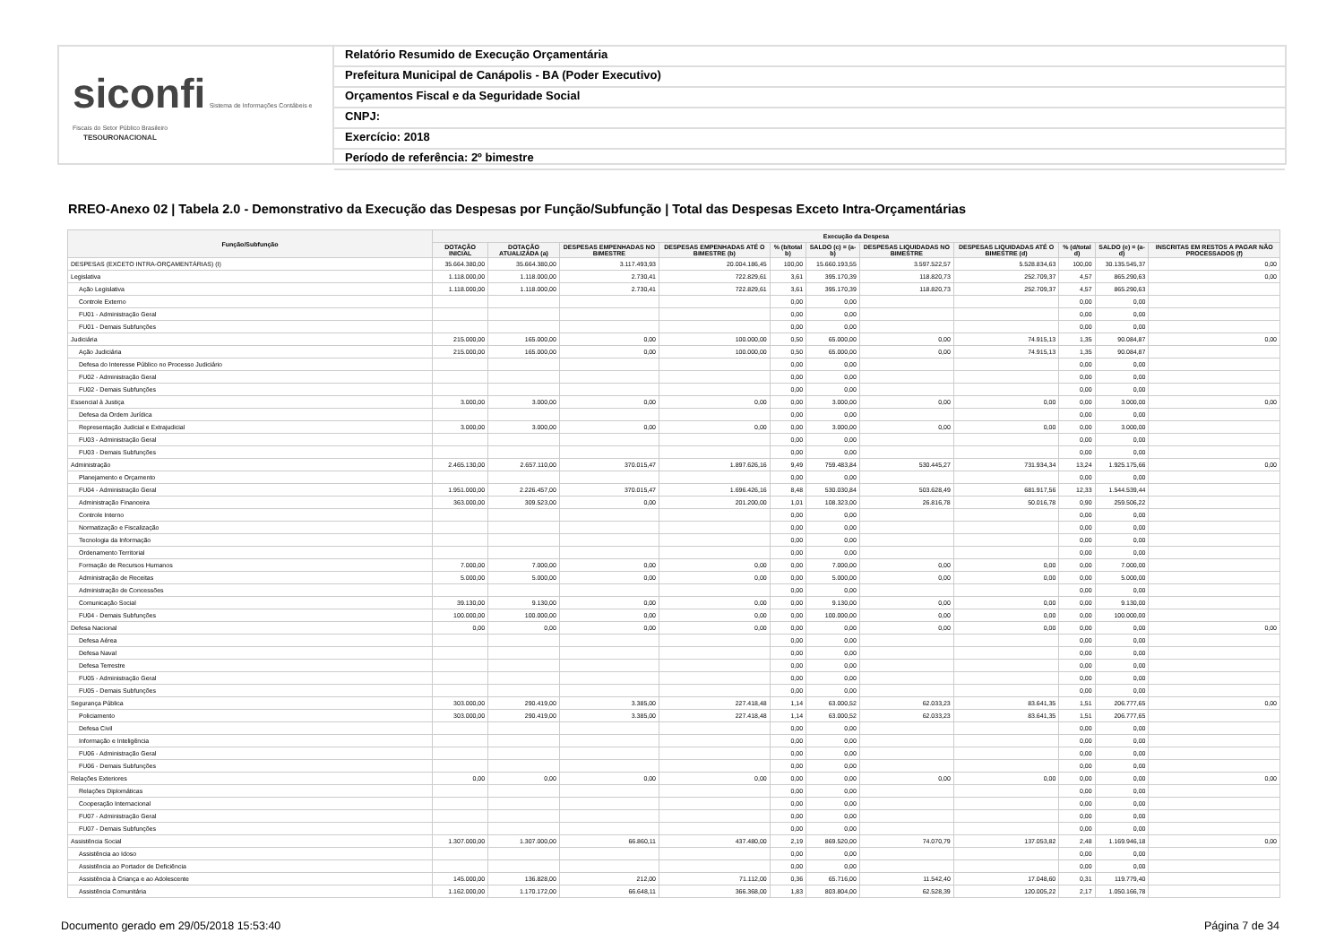siconfi Sistema de Informações Contábeis e Fiscais do Setor Público Brasileiro
TESOURONACIONAL
Relatório Resumido de Execução Orçamentária
Prefeitura Municipal de Canápolis - BA (Poder Executivo)
Orçamentos Fiscal e da Seguridade Social
CNPJ:
Exercício: 2018
Período de referência: 2º bimestre
RREO-Anexo 02 | Tabela 2.0 - Demonstrativo da Execução das Despesas por Função/Subfunção | Total das Despesas Exceto Intra-Orçamentárias
| Função/Subfunção | Execução da Despesa | | | | | | | | | | |
| --- | --- | --- | --- | --- | --- | --- | --- | --- | --- | --- | --- |
| | DOTAÇÃO INICIAL | DOTAÇÃO ATUALIZADA (a) | DESPESAS EMPENHADAS NO BIMESTRE | DESPESAS EMPENHADAS ATÉ O BIMESTRE (b) | % (b/total b) | SALDO (c) = (a-b) | DESPESAS LIQUIDADAS NO BIMESTRE | DESPESAS LIQUIDADAS ATÉ O BIMESTRE (d) | % (d/total d) | SALDO (e) = (a-d) | INSCRITAS EM RESTOS A PAGAR NÃO PROCESSADOS (f) |
| DESPESAS (EXCETO INTRA-ORÇAMENTÁRIAS) (I) | 35.664.380,00 | 35.664.380,00 | 3.117.493,93 | 20.004.186,45 | 100,00 | 15.660.193,55 | 3.597.522,57 | 5.528.834,63 | 100,00 | 30.135.545,37 | 0,00 |
| Legislativa | 1.118.000,00 | 1.118.000,00 | 2.730,41 | 722.829,61 | 3,61 | 395.170,39 | 118.820,73 | 252.709,37 | 4,57 | 865.290,63 | 0,00 |
| Ação Legislativa | 1.118.000,00 | 1.118.000,00 | 2.730,41 | 722.829,61 | 3,61 | 395.170,39 | 118.820,73 | 252.709,37 | 4,57 | 865.290,63 | |
| Controle Externo | | | | | 0,00 | 0,00 | | | 0,00 | 0,00 | |
| FU01 - Administração Geral | | | | | 0,00 | 0,00 | | | 0,00 | 0,00 | |
| FU01 - Demais Subfunções | | | | | 0,00 | 0,00 | | | 0,00 | 0,00 | |
| Judiciária | 215.000,00 | 165.000,00 | 0,00 | 100.000,00 | 0,50 | 65.000,00 | 0,00 | 74.915,13 | 1,35 | 90.084,87 | 0,00 |
| Ação Judiciária | 215.000,00 | 165.000,00 | 0,00 | 100.000,00 | 0,50 | 65.000,00 | 0,00 | 74.915,13 | 1,35 | 90.084,87 | |
| Defesa do Interesse Público no Processo Judiciário | | | | | 0,00 | 0,00 | | | 0,00 | 0,00 | |
| FU02 - Administração Geral | | | | | 0,00 | 0,00 | | | 0,00 | 0,00 | |
| FU02 - Demais Subfunções | | | | | 0,00 | 0,00 | | | 0,00 | 0,00 | |
| Essencial à Justiça | 3.000,00 | 3.000,00 | 0,00 | 0,00 | 0,00 | 3.000,00 | 0,00 | 0,00 | 0,00 | 3.000,00 | 0,00 |
| Defesa da Ordem Jurídica | | | | | 0,00 | 0,00 | | | 0,00 | 0,00 | |
| Representação Judicial e Extrajudicial | 3.000,00 | 3.000,00 | 0,00 | 0,00 | 0,00 | 3.000,00 | 0,00 | 0,00 | 0,00 | 3.000,00 | |
| FU03 - Administração Geral | | | | | 0,00 | 0,00 | | | 0,00 | 0,00 | |
| FU03 - Demais Subfunções | | | | | 0,00 | 0,00 | | | 0,00 | 0,00 | |
| Administração | 2.465.130,00 | 2.657.110,00 | 370.015,47 | 1.897.626,16 | 9,49 | 759.483,84 | 530.445,27 | 731.934,34 | 13,24 | 1.925.175,66 | 0,00 |
| Planejamento e Orçamento | | | | | 0,00 | 0,00 | | | 0,00 | 0,00 | |
| FU04 - Administração Geral | 1.951.000,00 | 2.226.457,00 | 370.015,47 | 1.696.426,16 | 8,48 | 530.030,84 | 503.628,49 | 681.917,56 | 12,33 | 1.544.539,44 | |
| Administração Financeira | 363.000,00 | 309.523,00 | 0,00 | 201.200,00 | 1,01 | 108.323,00 | 26.816,78 | 50.016,78 | 0,90 | 259.506,22 | |
| Controle Interno | | | | | 0,00 | 0,00 | | | 0,00 | 0,00 | |
| Normatização e Fiscalização | | | | | 0,00 | 0,00 | | | 0,00 | 0,00 | |
| Tecnologia da Informação | | | | | 0,00 | 0,00 | | | 0,00 | 0,00 | |
| Ordenamento Territorial | | | | | 0,00 | 0,00 | | | 0,00 | 0,00 | |
| Formação de Recursos Humanos | 7.000,00 | 7.000,00 | 0,00 | 0,00 | 0,00 | 7.000,00 | 0,00 | 0,00 | 0,00 | 7.000,00 | |
| Administração de Receitas | 5.000,00 | 5.000,00 | 0,00 | 0,00 | 0,00 | 5.000,00 | 0,00 | 0,00 | 0,00 | 5.000,00 | |
| Administração de Concessões | | | | | 0,00 | 0,00 | | | 0,00 | 0,00 | |
| Comunicação Social | 39.130,00 | 9.130,00 | 0,00 | 0,00 | 0,00 | 9.130,00 | 0,00 | 0,00 | 0,00 | 9.130,00 | |
| FU04 - Demais Subfunções | 100.000,00 | 100.000,00 | 0,00 | 0,00 | 0,00 | 100.000,00 | 0,00 | 0,00 | 0,00 | 100.000,00 | |
| Defesa Nacional | 0,00 | 0,00 | 0,00 | 0,00 | 0,00 | 0,00 | 0,00 | 0,00 | 0,00 | 0,00 | 0,00 |
| Defesa Aérea | | | | | 0,00 | 0,00 | | | 0,00 | 0,00 | |
| Defesa Naval | | | | | 0,00 | 0,00 | | | 0,00 | 0,00 | |
| Defesa Terrestre | | | | | 0,00 | 0,00 | | | 0,00 | 0,00 | |
| FU05 - Administração Geral | | | | | 0,00 | 0,00 | | | 0,00 | 0,00 | |
| FU05 - Demais Subfunções | | | | | 0,00 | 0,00 | | | 0,00 | 0,00 | |
| Segurança Pública | 303.000,00 | 290.419,00 | 3.385,00 | 227.418,48 | 1,14 | 63.000,52 | 62.033,23 | 83.641,35 | 1,51 | 206.777,65 | 0,00 |
| Policiamento | 303.000,00 | 290.419,00 | 3.385,00 | 227.418,48 | 1,14 | 63.000,52 | 62.033,23 | 83.641,35 | 1,51 | 206.777,65 | |
| Defesa Civil | | | | | 0,00 | 0,00 | | | 0,00 | 0,00 | |
| Informação e Inteligência | | | | | 0,00 | 0,00 | | | 0,00 | 0,00 | |
| FU06 - Administração Geral | | | | | 0,00 | 0,00 | | | 0,00 | 0,00 | |
| FU06 - Demais Subfunções | | | | | 0,00 | 0,00 | | | 0,00 | 0,00 | |
| Relações Exteriores | 0,00 | 0,00 | 0,00 | 0,00 | 0,00 | 0,00 | 0,00 | 0,00 | 0,00 | 0,00 | 0,00 |
| Relações Diplomáticas | | | | | 0,00 | 0,00 | | | 0,00 | 0,00 | |
| Cooperação Internacional | | | | | 0,00 | 0,00 | | | 0,00 | 0,00 | |
| FU07 - Administração Geral | | | | | 0,00 | 0,00 | | | 0,00 | 0,00 | |
| FU07 - Demais Subfunções | | | | | 0,00 | 0,00 | | | 0,00 | 0,00 | |
| Assistência Social | 1.307.000,00 | 1.307.000,00 | 66.860,11 | 437.480,00 | 2,19 | 869.520,00 | 74.070,79 | 137.053,82 | 2,48 | 1.169.946,18 | 0,00 |
| Assistência ao Idoso | | | | | 0,00 | 0,00 | | | 0,00 | 0,00 | |
| Assistência ao Portador de Deficiência | | | | | 0,00 | 0,00 | | | 0,00 | 0,00 | |
| Assistência à Criança e ao Adolescente | 145.000,00 | 136.828,00 | 212,00 | 71.112,00 | 0,36 | 65.716,00 | 11.542,40 | 17.048,60 | 0,31 | 119.779,40 | |
| Assistência Comunitária | 1.162.000,00 | 1.170.172,00 | 66.648,11 | 366.368,00 | 1,83 | 803.804,00 | 62.528,39 | 120.005,22 | 2,17 | 1.050.166,78 | |
Documento gerado em 29/05/2018 15:53:40
Página 7 de 34